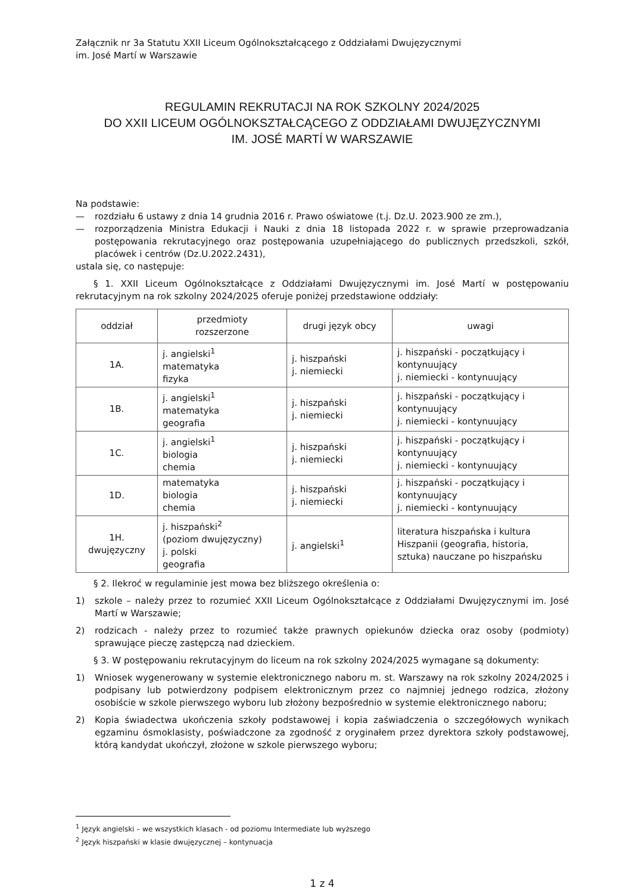Załącznik nr 3a Statutu XXII Liceum Ogólnokształcącego z Oddziałami Dwujęzycznymi
im. José Martí w Warszawie
REGULAMIN REKRUTACJI NA ROK SZKOLNY 2024/2025
DO XXII LICEUM OGÓLNOKSZTAŁCĄCEGO Z ODDZIAŁAMI DWUJĘZYCZNYMI
IM. JOSÉ MARTÍ W WARSZAWIE
Na podstawie:
— rozdziału 6 ustawy z dnia 14 grudnia 2016 r. Prawo oświatowe (t.j. Dz.U. 2023.900 ze zm.),
— rozporządzenia Ministra Edukacji i Nauki z dnia 18 listopada 2022 r. w sprawie przeprowadzania postępowania rekrutacyjnego oraz postępowania uzupełniającego do publicznych przedszkoli, szkół, placówek i centrów (Dz.U.2022.2431),
ustala się, co następuje:
§ 1. XXII Liceum Ogólnokształcące z Oddziałami Dwujęzycznymi im. José Martí w postępowaniu rekrutacyjnym na rok szkolny 2024/2025 oferuje poniżej przedstawione oddziały:
| oddział | przedmioty rozszerzone | drugi język obcy | uwagi |
| --- | --- | --- | --- |
| 1A. | j. angielski<sup>1</sup> matematyka fizyka | j. hiszpański j. niemiecki | j. hiszpański - początkujący i kontynuujący j. niemiecki - kontynuujący |
| 1B. | j. angielski<sup>1</sup> matematyka geografia | j. hiszpański j. niemiecki | j. hiszpański - początkujący i kontynuujący j. niemiecki - kontynuujący |
| 1C. | j. angielski<sup>1</sup> biologia chemia | j. hiszpański j. niemiecki | j. hiszpański - początkujący i kontynuujący j. niemiecki - kontynuujący |
| 1D. | matematyka biologia chemia | j. hiszpański j. niemiecki | j. hiszpański - początkujący i kontynuujący j. niemiecki - kontynuujący |
| 1H. dwujęzyczny | j. hiszpański<sup>2</sup> (poziom dwujęzyczny) j. polski geografia | j. angielski<sup>1</sup> | literatura hiszpańska i kultura Hiszpanii (geografia, historia, sztuka) nauczane po hiszpańsku |
§ 2. Ilekroć w regulaminie jest mowa bez bliższego określenia o:
1) szkole – należy przez to rozumieć XXII Liceum Ogólnokształcące z Oddziałami Dwujęzycznymi im. José Martí w Warszawie;
2) rodzicach - należy przez to rozumieć także prawnych opiekunów dziecka oraz osoby (podmioty) sprawujące pieczę zastępczą nad dzieckiem.
§ 3. W postępowaniu rekrutacyjnym do liceum na rok szkolny 2024/2025 wymagane są dokumenty:
1) Wniosek wygenerowany w systemie elektronicznego naboru m. st. Warszawy na rok szkolny 2024/2025 i podpisany lub potwierdzony podpisem elektronicznym przez co najmniej jednego rodzica, złożony osobiście w szkole pierwszego wyboru lub złożony bezpośrednio w systemie elektronicznego naboru;
2) Kopia świadectwa ukończenia szkoły podstawowej i kopia zaświadczenia o szczegółowych wynikach egzaminu ósmoklasisty, poświadczone za zgodność z oryginałem przez dyrektora szkoły podstawowej, którą kandydat ukończył, złożone w szkole pierwszego wyboru;
<sup>1</sup> Język angielski – we wszystkich klasach - od poziomu Intermediate lub wyższego
<sup>2</sup> Język hiszpański w klasie dwujęzycznej – kontynuacja
1 z 4